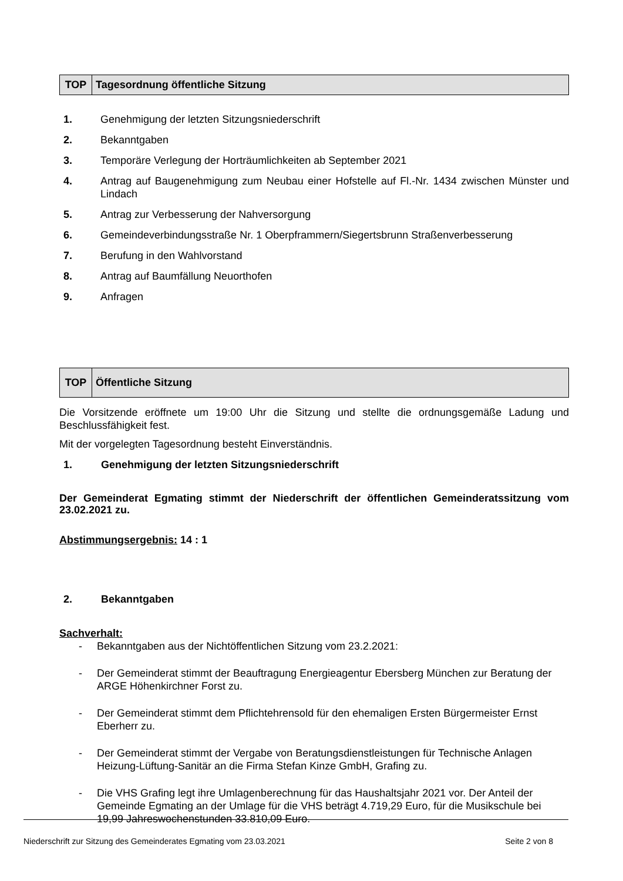| TOP | Tagesordnung öffentliche Sitzung |
1. Genehmigung der letzten Sitzungsniederschrift
2. Bekanntgaben
3. Temporäre Verlegung der Horträumlichkeiten ab September 2021
4. Antrag auf Baugenehmigung zum Neubau einer Hofstelle auf Fl.-Nr. 1434 zwischen Münster und Lindach
5. Antrag zur Verbesserung der Nahversorgung
6. Gemeindeverbindungsstraße Nr. 1 Oberpframmern/Siegertsbrunn Straßenverbesserung
7. Berufung in den Wahlvorstand
8. Antrag auf Baumfällung Neuorthofen
9. Anfragen
| TOP | Öffentliche Sitzung |
Die Vorsitzende eröffnete um 19:00 Uhr die Sitzung und stellte die ordnungsgemäße Ladung und Beschlussfähigkeit fest.
Mit der vorgelegten Tagesordnung besteht Einverständnis.
1. Genehmigung der letzten Sitzungsniederschrift
Der Gemeinderat Egmating stimmt der Niederschrift der öffentlichen Gemeinderatssitzung vom 23.02.2021 zu.
Abstimmungsergebnis: 14 : 1
2. Bekanntgaben
Sachverhalt:
- Bekanntgaben aus der Nichtöffentlichen Sitzung vom 23.2.2021:
- Der Gemeinderat stimmt der Beauftragung Energieagentur Ebersberg München zur Beratung der ARGE Höhenkirchner Forst zu.
- Der Gemeinderat stimmt dem Pflichtehrensold für den ehemaligen Ersten Bürgermeister Ernst Eberherr zu.
- Der Gemeinderat stimmt der Vergabe von Beratungsdienstleistungen für Technische Anlagen Heizung-Lüftung-Sanitär an die Firma Stefan Kinze GmbH, Grafing zu.
- Die VHS Grafing legt ihre Umlagenberechnung für das Haushaltsjahr 2021 vor. Der Anteil der Gemeinde Egmating an der Umlage für die VHS beträgt 4.719,29 Euro, für die Musikschule bei 19,99 Jahreswochenstunden 33.810,09 Euro.
Niederschrift zur Sitzung des Gemeinderates Egmating vom 23.03.2021 Seite 2 von 8